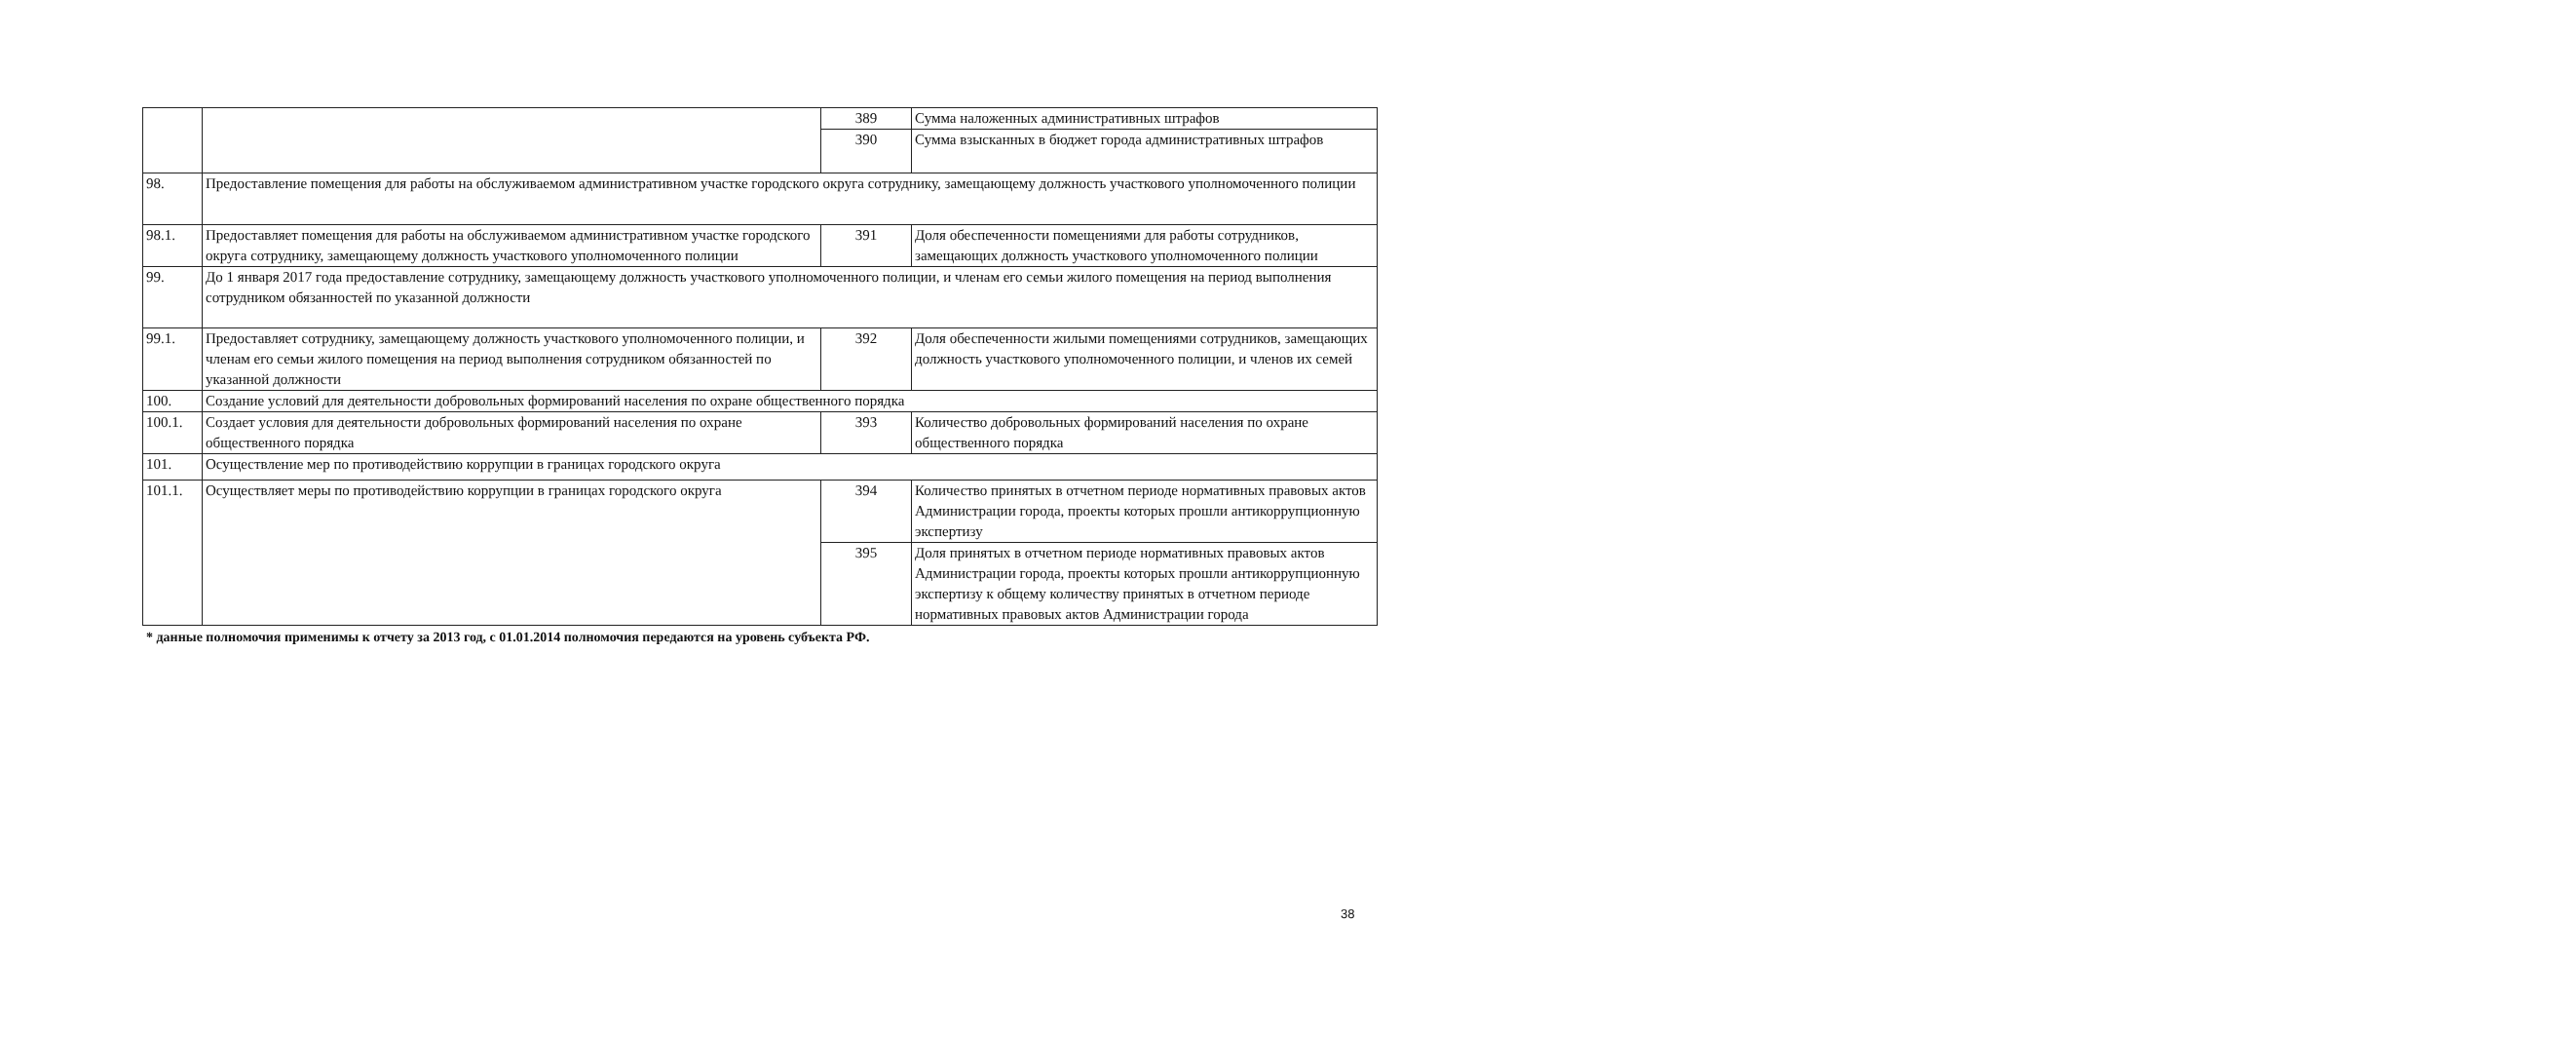| | | 389 | Сумма наложенных административных штрафов |
| | | 390 | Сумма взысканных в бюджет города административных штрафов |
| 98. | Предоставление помещения для работы на обслуживаемом административном участке городского округа сотруднику, замещающему должность участкового уполномоченного полиции | | |
| 98.1. | Предоставляет помещения для работы на обслуживаемом административном участке городского округа сотруднику, замещающему должность участкового уполномоченного полиции | 391 | Доля обеспеченности помещениями для работы сотрудников, замещающих должность участкового уполномоченного полиции |
| 99. | До 1 января 2017 года предоставление сотруднику, замещающему должность участкового уполномоченного полиции, и членам его семьи жилого помещения на период выполнения сотрудником обязанностей по указанной должности | | |
| 99.1. | Предоставляет сотруднику, замещающему должность участкового уполномоченного полиции, и членам его семьи жилого помещения на период выполнения сотрудником обязанностей по указанной должности | 392 | Доля обеспеченности жилыми помещениями сотрудников, замещающих должность участкового уполномоченного полиции, и членов их семей |
| 100. | Создание условий для деятельности добровольных формирований населения по охране общественного порядка | | |
| 100.1. | Создает условия для деятельности добровольных формирований населения по охране общественного порядка | 393 | Количество добровольных формирований населения по охране общественного порядка |
| 101. | Осуществление мер по противодействию коррупции в границах городского округа | | |
| 101.1. | Осуществляет меры по противодействию коррупции в границах городского округа | 394 | Количество принятых в отчетном периоде нормативных правовых актов Администрации города, проекты которых прошли антикоррупционную экспертизу |
| | | 395 | Доля принятых в отчетном периоде нормативных правовых актов Администрации города, проекты которых прошли антикоррупционную экспертизу к общему количеству принятых в отчетном периоде нормативных правовых актов Администрации города |
* данные полномочия применимы к отчету за 2013 год, с 01.01.2014 полномочия передаются на уровень субъекта РФ.
38